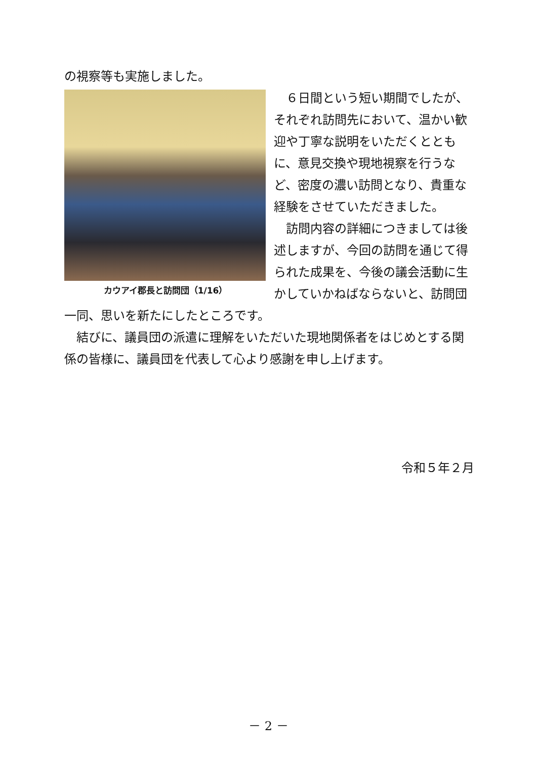の視察等も実施しました。
カウアイ郡長と訪問団（1/16）
　６日間という短い期間でしたが、それぞれ訪問先において、温かい歓迎や丁寧な説明をいただくとともに、意見交換や現地視察を行うなど、密度の濃い訪問となり、貴重な経験をさせていただきました。
　訪問内容の詳細につきましては後述しますが、今回の訪問を通じて得られた成果を、今後の議会活動に生かしていかねばならないと、訪問団一同、思いを新たにしたところです。
　結びに、議員団の派遣に理解をいただいた現地関係者をはじめとする関係の皆様に、議員団を代表して心より感謝を申し上げます。
令和５年２月
－ 2 －